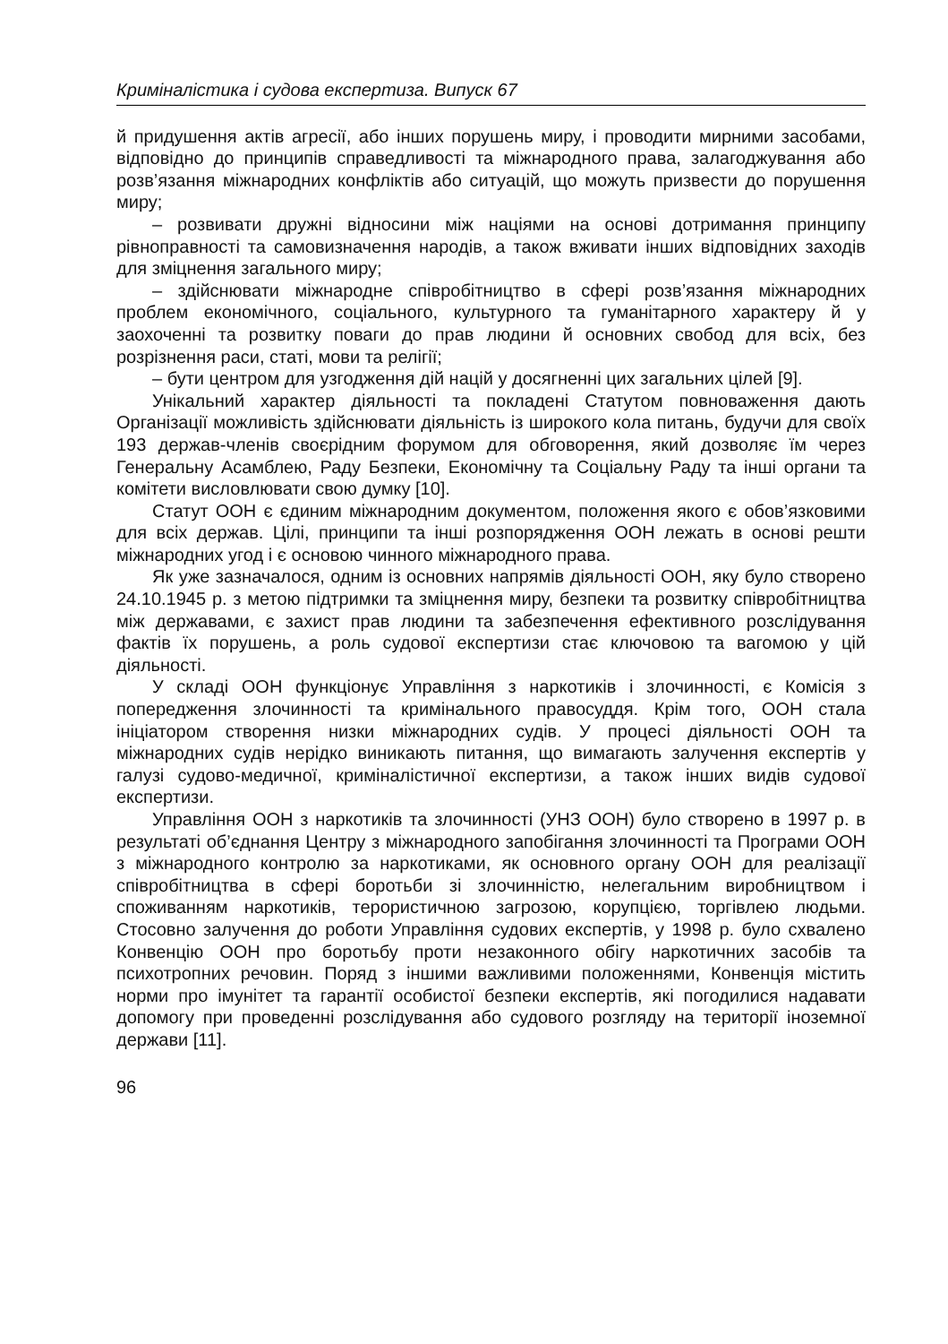Криміналістика і судова експертиза. Випуск 67
й придушення актів агресії, або інших порушень миру, і проводити мирними засобами, відповідно до принципів справедливості та міжнародного права, залагоджування або розв’язання міжнародних конфліктів або ситуацій, що можуть призвести до порушення миру;
– розвивати дружні відносини між націями на основі дотримання принципу рівноправності та самовизначення народів, а також вживати інших відповідних заходів для зміцнення загального миру;
– здійснювати міжнародне співробітництво в сфері розв’язання міжнародних проблем економічного, соціального, культурного та гуманітарного характеру й у заохоченні та розвитку поваги до прав людини й основних свобод для всіх, без розрізнення раси, статі, мови та релігії;
– бути центром для узгодження дій націй у досягненні цих загальних цілей [9].
Унікальний характер діяльності та покладені Статутом повноваження дають Організації можливість здійснювати діяльність із широкого кола питань, будучи для своїх 193 держав-членів своєрідним форумом для обговорення, який дозволяє їм через Генеральну Асамблею, Раду Безпеки, Економічну та Соціальну Раду та інші органи та комітети висловлювати свою думку [10].
Статут ООН є єдиним міжнародним документом, положення якого є обов’язковими для всіх держав. Цілі, принципи та інші розпорядження ООН лежать в основі решти міжнародних угод і є основою чинного міжнародного права.
Як уже зазначалося, одним із основних напрямів діяльності ООН, яку було створено 24.10.1945 р. з метою підтримки та зміцнення миру, безпеки та розвитку співробітництва між державами, є захист прав людини та забезпечення ефективного розслідування фактів їх порушень, а роль судової експертизи стає ключовою та вагомою у цій діяльності.
У складі ООН функціонує Управління з наркотиків і злочинності, є Комісія з попередження злочинності та кримінального правосуддя. Крім того, ООН стала ініціатором створення низки міжнародних судів. У процесі діяльності ООН та міжнародних судів нерідко виникають питання, що вимагають залучення експертів у галузі судово-медичної, криміналістичної експертизи, а також інших видів судової експертизи.
Управління ООН з наркотиків та злочинності (УНЗ ООН) було створено в 1997 р. в результаті об’єднання Центру з міжнародного запобігання злочинності та Програми ООН з міжнародного контролю за наркотиками, як основного органу ООН для реалізації співробітництва в сфері боротьби зі злочинністю, нелегальним виробництвом і споживанням наркотиків, терористичною загрозою, корупцією, торгівлею людьми. Стосовно залучення до роботи Управління судових експертів, у 1998 р. було схвалено Конвенцію ООН про боротьбу проти незаконного обігу наркотичних засобів та психотропних речовин. Поряд з іншими важливими положеннями, Конвенція містить норми про імунітет та гарантії особистої безпеки експертів, які погодилися надавати допомогу при проведенні розслідування або судового розгляду на території іноземної держави [11].
96